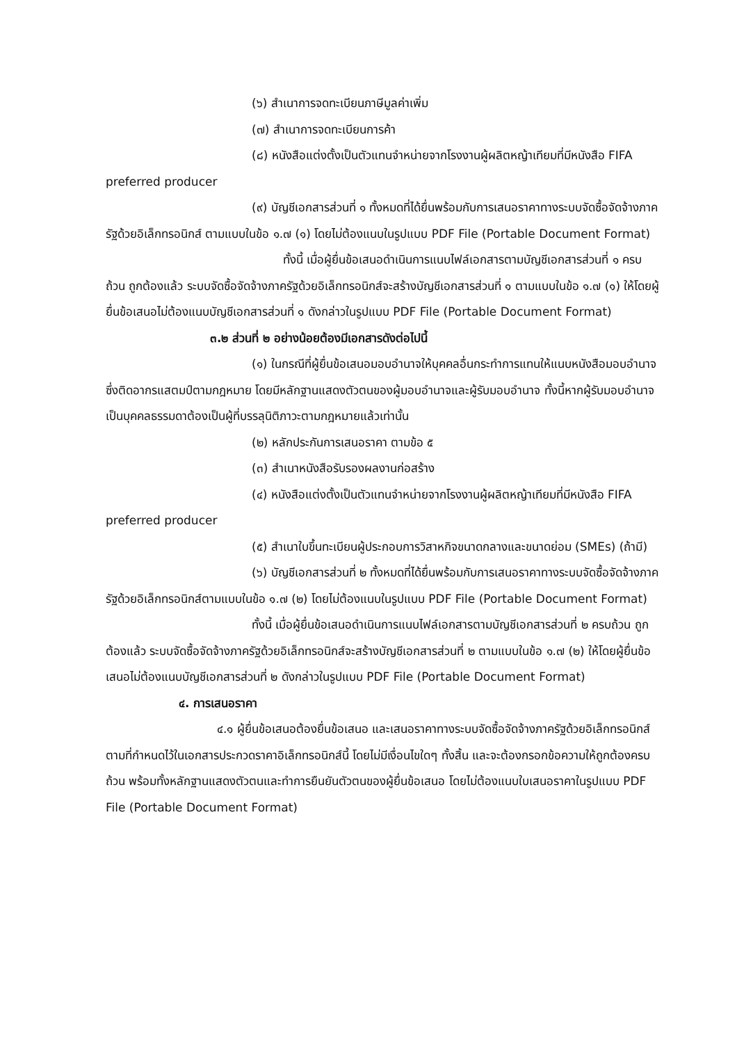(๖) สำเนาการจดทะเบียนภาษีมูลค่าเพิ่ม
(๗) สำเนาการจดทะเบียนการค้า
(๘) หนังสือแต่งตั้งเป็นตัวแทนจำหน่ายจากโรงงานผู้ผลิตหญ้าเทียมที่มีหนังสือ FIFA preferred producer
(๙) บัญชีเอกสารส่วนที่ ๑ ทั้งหมดที่ได้ยื่นพร้อมกับการเสนอราคาทางระบบจัดซื้อจัดจ้างภาครัฐด้วยอิเล็กทรอนิกส์ ตามแบบในข้อ ๑.๗ (๑) โดยไม่ต้องแนบในรูปแบบ PDF File (Portable Document Format)
ทั้งนี้ เมื่อผู้ยื่นข้อเสนอดำเนินการแนบไฟล์เอกสารตามบัญชีเอกสารส่วนที่ ๑ ครบถ้วน ถูกต้องแล้ว ระบบจัดซื้อจัดจ้างภาครัฐด้วยอิเล็กทรอนิกส์จะสร้างบัญชีเอกสารส่วนที่ ๑ ตามแบบในข้อ ๑.๗ (๑) ให้โดยผู้ยื่นข้อเสนอไม่ต้องแนบบัญชีเอกสารส่วนที่ ๑ ดังกล่าวในรูปแบบ PDF File (Portable Document Format)
๓.๒ ส่วนที่ ๒ อย่างน้อยต้องมีเอกสารดังต่อไปนี้
(๑) ในกรณีที่ผู้ยื่นข้อเสนอมอบอำนาจให้บุคคลอื่นกระทำการแทนให้แนบหนังสือมอบอำนาจซึ่งติดอากรแสตมป์ตามกฎหมาย โดยมีหลักฐานแสดงตัวตนของผู้มอบอำนาจและผู้รับมอบอำนาจ ทั้งนี้หากผู้รับมอบอำนาจเป็นบุคคลธรรมดาต้องเป็นผู้ที่บรรลุนิติภาวะตามกฎหมายแล้วเท่านั้น
(๒) หลักประกันการเสนอราคา ตามข้อ ๕
(๓) สำเนาหนังสือรับรองผลงานก่อสร้าง
(๔) หนังสือแต่งตั้งเป็นตัวแทนจำหน่ายจากโรงงานผู้ผลิตหญ้าเทียมที่มีหนังสือ FIFA preferred producer
(๕) สำเนาใบขึ้นทะเบียนผู้ประกอบการวิสาหกิจขนาดกลางและขนาดย่อม (SMEs) (ถ้ามี)
(๖) บัญชีเอกสารส่วนที่ ๒ ทั้งหมดที่ได้ยื่นพร้อมกับการเสนอราคาทางระบบจัดซื้อจัดจ้างภาครัฐด้วยอิเล็กทรอนิกส์ตามแบบในข้อ ๑.๗ (๒) โดยไม่ต้องแนบในรูปแบบ PDF File (Portable Document Format)
ทั้งนี้ เมื่อผู้ยื่นข้อเสนอดำเนินการแนบไฟล์เอกสารตามบัญชีเอกสารส่วนที่ ๒ ครบถ้วน ถูกต้องแล้ว ระบบจัดซื้อจัดจ้างภาครัฐด้วยอิเล็กทรอนิกส์จะสร้างบัญชีเอกสารส่วนที่ ๒ ตามแบบในข้อ ๑.๗ (๒) ให้โดยผู้ยื่นข้อเสนอไม่ต้องแนบบัญชีเอกสารส่วนที่ ๒ ดังกล่าวในรูปแบบ PDF File (Portable Document Format)
๔. การเสนอราคา
๔.๑ ผู้ยื่นข้อเสนอต้องยื่นข้อเสนอ และเสนอราคาทางระบบจัดซื้อจัดจ้างภาครัฐด้วยอิเล็กทรอนิกส์ตามที่กำหนดไว้ในเอกสารประกวดราคาอิเล็กทรอนิกส์นี้ โดยไม่มีเงื่อนไขใดๆ ทั้งสิ้น และจะต้องกรอกข้อความให้ถูกต้องครบถ้วน พร้อมทั้งหลักฐานแสดงตัวตนและทำการยืนยันตัวตนของผู้ยื่นข้อเสนอ โดยไม่ต้องแนบใบเสนอราคาในรูปแบบ PDF File (Portable Document Format)